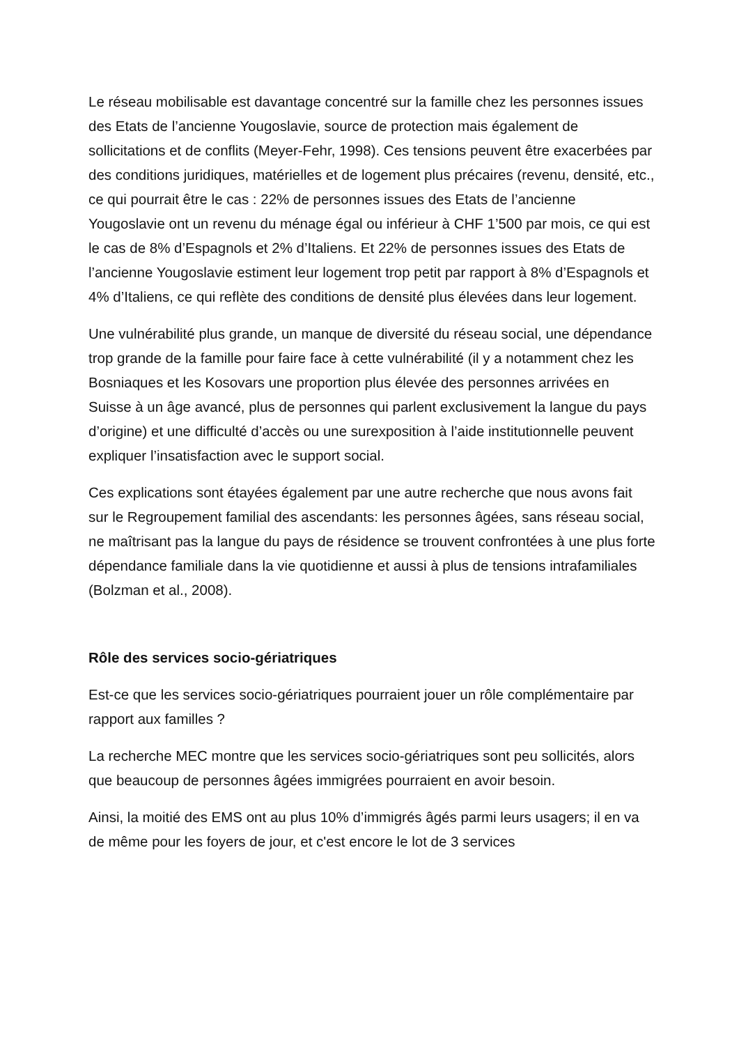Le réseau mobilisable est davantage concentré sur la famille chez les personnes issues des Etats de l’ancienne Yougoslavie, source de protection mais également de sollicitations et de conflits (Meyer-Fehr, 1998). Ces tensions peuvent être exacerbées par des conditions juridiques, matérielles et de logement plus précaires (revenu, densité, etc., ce qui pourrait être le cas : 22% de personnes issues des Etats de l’ancienne Yougoslavie ont un revenu du ménage égal ou inférieur à CHF 1’500 par mois, ce qui est le cas de 8% d’Espagnols et 2% d’Italiens. Et 22% de personnes issues des Etats de l’ancienne Yougoslavie estiment leur logement trop petit par rapport à 8% d’Espagnols et 4% d’Italiens, ce qui reflète des conditions de densité plus élevées dans leur logement.
Une vulnérabilité plus grande, un manque de diversité du réseau social, une dépendance trop grande de la famille pour faire face à cette vulnérabilité (il y a notamment chez les Bosniaques et les Kosovars une proportion plus élevée des personnes arrivées en Suisse à un âge avancé, plus de personnes qui parlent exclusivement la langue du pays d’origine) et une difficulté d’accès ou une surexposition à l’aide institutionnelle peuvent expliquer l’insatisfaction avec le support social.
Ces explications sont étayées également par une autre recherche que nous avons fait sur le Regroupement familial des ascendants: les personnes âgées, sans réseau social, ne maîtrisant pas la langue du pays de résidence se trouvent confrontées à une plus forte dépendance familiale dans la vie quotidienne et aussi à plus de tensions intrafamiliales (Bolzman et al., 2008).
Rôle des services socio-gériatriques
Est-ce que les services socio-gériatriques pourraient jouer un rôle complémentaire par rapport aux familles ?
La recherche MEC montre que les services socio-gériatriques sont peu sollicités, alors que beaucoup de personnes âgées immigrées pourraient en avoir besoin.
Ainsi, la moitié des EMS ont au plus 10% d’immigrés âgés parmi leurs usagers; il en va de même pour les foyers de jour, et c'est encore le lot de 3 services